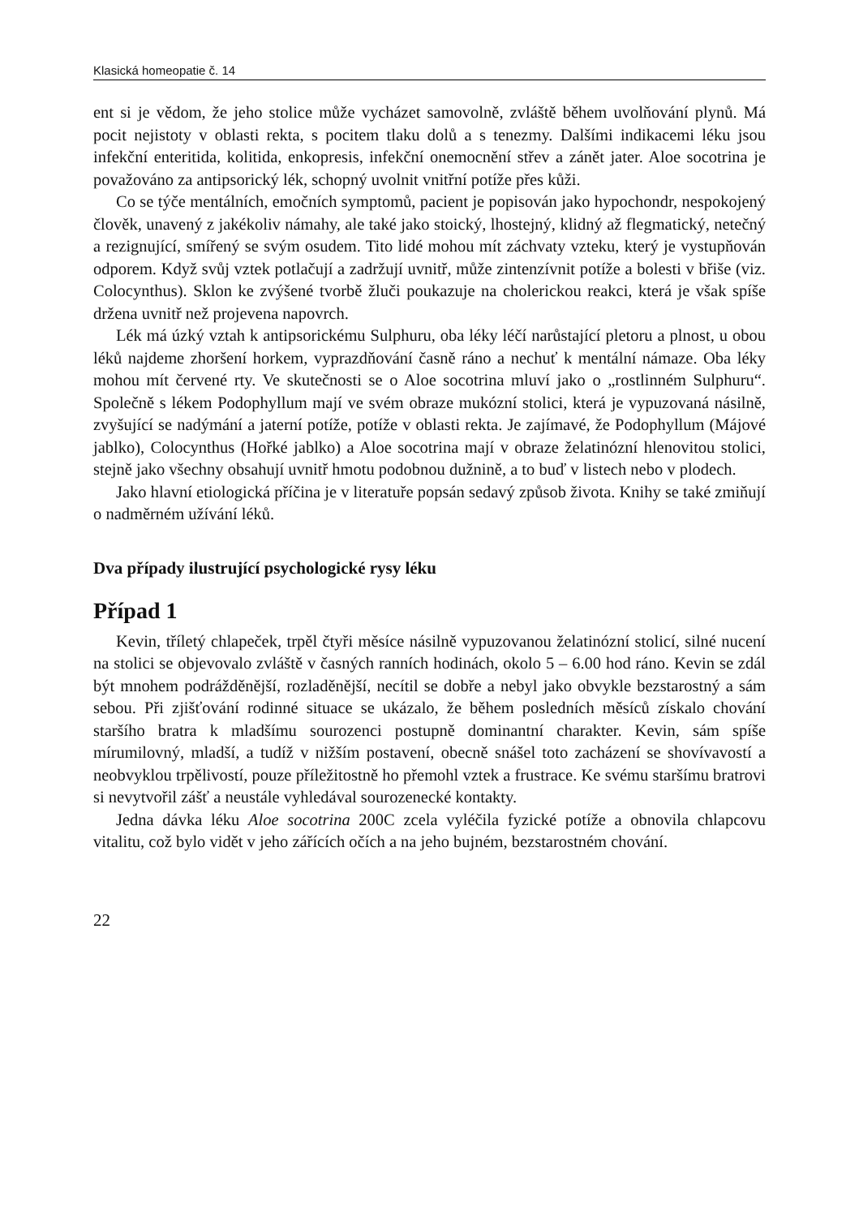Klasická homeopatie č. 14
ent si je vědom, že jeho stolice může vycházet samovolně, zvláště během uvolňování plynů. Má pocit nejistoty v oblasti rekta, s pocitem tlaku dolů a s tenezmy. Dalšími indikacemi léku jsou infekční enteritida, kolitida, enkopresis, infekční onemocnění střev a zánět jater. Aloe socotrina je považováno za antipsorický lék, schopný uvolnit vnitřní potíže přes kůži.
Co se týče mentálních, emočních symptomů, pacient je popisován jako hypochondr, nespokojený člověk, unavený z jakékoliv námahy, ale také jako stoický, lhostejný, klidný až flegmatický, netečný a rezignující, smířený se svým osudem. Tito lidé mohou mít záchvaty vzteku, který je vystupňován odporem. Když svůj vztek potlačují a zadržují uvnitř, může zintenzívnit potíže a bolesti v břiše (viz. Colocynthus). Sklon ke zvýšené tvorbě žluči poukazuje na cholerickou reakci, která je však spíše držena uvnitř než projevena napovrch.
Lék má úzký vztah k antipsorickému Sulphuru, oba léky léčí narůstající pletoru a plnost, u obou léků najdeme zhoršení horkem, vyprazdňování časně ráno a nechuť k mentální námaze. Oba léky mohou mít červené rty. Ve skutečnosti se o Aloe socotrina mluví jako o „rostlinném Sulphuru“. Společně s lékem Podophyllum mají ve svém obraze mukózní stolici, která je vypuzovaná násilně, zvyšující se nadýmání a jaterní potíže, potíže v oblasti rekta. Je zajímavé, že Podophyllum (Májové jablko), Colocynthus (Hořké jablko) a Aloe socotrina mají v obraze želatinózní hlenovitou stolici, stejně jako všechny obsahují uvnitř hmotu podobnou dužnině, a to buď v listech nebo v plodech.
Jako hlavní etiologická příčina je v literatuře popsán sedavý způsob života. Knihy se také zmiňují o nadměrném užívání léků.
Dva případy ilustrující psychologické rysy léku
Případ 1
Kevin, tříletý chlapeček, trpěl čtyři měsíce násilně vypuzovanou želatinózní stolicí, silné nucení na stolici se objevovalo zvláště v časných ranních hodinách, okolo 5 – 6.00 hod ráno. Kevin se zdál být mnohem podrážděnější, rozladěnější, necítil se dobře a nebyl jako obvykle bezstarostný a sám sebou. Při zjišťování rodinné situace se ukázalo, že během posledních měsíců získalo chování staršího bratra k mladšímu sourozenci postupně dominantní charakter. Kevin, sám spíše mírumilovný, mladší, a tudíž v nižším postavení, obecně snášel toto zacházení se shovívavostí a neobvyklou trpělivostí, pouze příležitostně ho přemohl vztek a frustrace. Ke svému staršímu bratrovi si nevytvořil zášť a neustále vyhledával sourozenecké kontakty.
Jedna dávka léku Aloe socotrina 200C zcela vyléčila fyzické potíže a obnovila chlapcovu vitalitu, což bylo vidět v jeho zářících očích a na jeho bujném, bezstarostném chování.
22